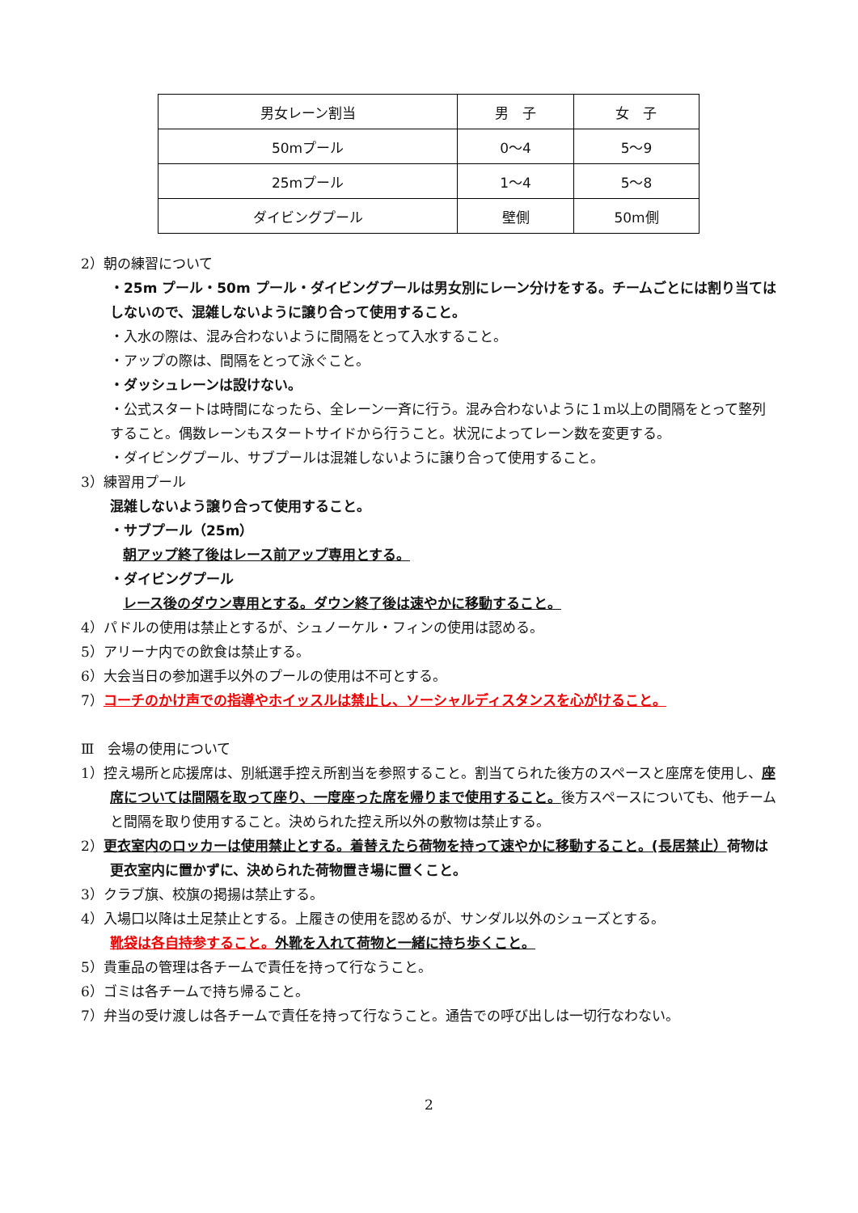| 男女レーン割当 | 男 子 | 女 子 |
| 50mプール | 0～4 | 5～9 |
| 25mプール | 1～4 | 5～8 |
| ダイビングプール | 壁側 | 50m側 |
2）朝の練習について
・25m プール・50m プール・ダイビングプールは男女別にレーン分けをする。チームごとには割り当てはしないので、混雑しないように譲り合って使用すること。
・入水の際は、混み合わないように間隔をとって入水すること。
・アップの際は、間隔をとって泳ぐこと。
・ダッシュレーンは設けない。
・公式スタートは時間になったら、全レーン一斉に行う。混み合わないように１m以上の間隔をとって整列すること。偶数レーンもスタートサイドから行うこと。状況によってレーン数を変更する。
・ダイビングプール、サブプールは混雑しないように譲り合って使用すること。
3）練習用プール
混雑しないよう譲り合って使用すること。
・サブプール（25m）
朝アップ終了後はレース前アップ専用とする。
・ダイビングプール
レース後のダウン専用とする。ダウン終了後は速やかに移動すること。
4）パドルの使用は禁止とするが、シュノーケル・フィンの使用は認める。
5）アリーナ内での飲食は禁止する。
6）大会当日の参加選手以外のプールの使用は不可とする。
7）コーチのかけ声での指導やホイッスルは禁止し、ソーシャルディスタンスを心がけること。
Ⅲ　会場の使用について
1）控え場所と応援席は、別紙選手控え所割当を参照すること。割当てられた後方のスペースと座席を使用し、座席については間隔を取って座り、一度座った席を帰りまで使用すること。後方スペースについても、他チームと間隔を取り使用すること。決められた控え所以外の敷物は禁止する。
2）更衣室内のロッカーは使用禁止とする。着替えたら荷物を持って速やかに移動すること。(長居禁止）荷物は更衣室内に置かずに、決められた荷物置き場に置くこと。
3）クラブ旗、校旗の掲揚は禁止する。
4）入場口以降は土足禁止とする。上履きの使用を認めるが、サンダル以外のシューズとする。
靴袋は各自持参すること。外靴を入れて荷物と一緒に持ち歩くこと。
5）貴重品の管理は各チームで責任を持って行なうこと。
6）ゴミは各チームで持ち帰ること。
7）弁当の受け渡しは各チームで責任を持って行なうこと。通告での呼び出しは一切行なわない。
2